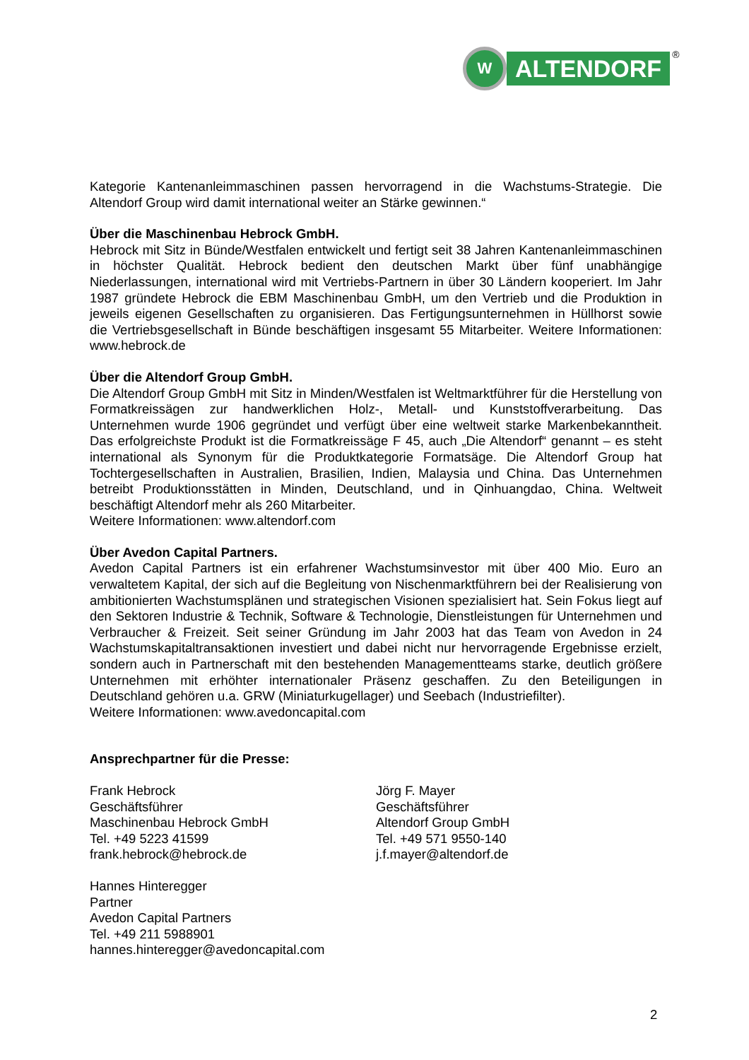W
ALTENDORF
®
Kategorie Kantenanleimmaschinen passen hervorragend in die Wachstums-Strategie. Die Altendorf Group wird damit international weiter an Stärke gewinnen.“
Über die Maschinenbau Hebrock GmbH.
Hebrock mit Sitz in Bünde/Westfalen entwickelt und fertigt seit 38 Jahren Kantenanleimmaschinen in höchster Qualität. Hebrock bedient den deutschen Markt über fünf unabhängige Niederlassungen, international wird mit Vertriebs-Partnern in über 30 Ländern kooperiert. Im Jahr 1987 gründete Hebrock die EBM Maschinenbau GmbH, um den Vertrieb und die Produktion in jeweils eigenen Gesellschaften zu organisieren. Das Fertigungsunternehmen in Hüllhorst sowie die Vertriebsgesellschaft in Bünde beschäftigen insgesamt 55 Mitarbeiter. Weitere Informationen: www.hebrock.de
Über die Altendorf Group GmbH.
Die Altendorf Group GmbH mit Sitz in Minden/Westfalen ist Weltmarktführer für die Herstellung von Formatkreissägen zur handwerklichen Holz-, Metall- und Kunststoffverarbeitung. Das Unternehmen wurde 1906 gegründet und verfügt über eine weltweit starke Markenbekanntheit. Das erfolgreichste Produkt ist die Formatkreissäge F 45, auch „Die Altendorf“ genannt – es steht international als Synonym für die Produktkategorie Formatsäge. Die Altendorf Group hat Tochtergesellschaften in Australien, Brasilien, Indien, Malaysia und China. Das Unternehmen betreibt Produktionsstätten in Minden, Deutschland, und in Qinhuangdao, China. Weltweit beschäftigt Altendorf mehr als 260 Mitarbeiter.
Weitere Informationen: www.altendorf.com
Über Avedon Capital Partners.
Avedon Capital Partners ist ein erfahrener Wachstumsinvestor mit über 400 Mio. Euro an verwaltetem Kapital, der sich auf die Begleitung von Nischenmarktführern bei der Realisierung von ambitionierten Wachstumsplänen und strategischen Visionen spezialisiert hat. Sein Fokus liegt auf den Sektoren Industrie & Technik, Software & Technologie, Dienstleistungen für Unternehmen und Verbraucher & Freizeit. Seit seiner Gründung im Jahr 2003 hat das Team von Avedon in 24 Wachstumskapitaltransaktionen investiert und dabei nicht nur hervorragende Ergebnisse erzielt, sondern auch in Partnerschaft mit den bestehenden Managementteams starke, deutlich größere Unternehmen mit erhöhter internationaler Präsenz geschaffen. Zu den Beteiligungen in Deutschland gehören u.a. GRW (Miniaturkugellager) und Seebach (Industriefilter).
Weitere Informationen: www.avedoncapital.com
Ansprechpartner für die Presse:
Frank Hebrock
Geschäftsführer
Maschinenbau Hebrock GmbH
Tel. +49 5223 41599
frank.hebrock@hebrock.de
Jörg F. Mayer
Geschäftsführer
Altendorf Group GmbH
Tel. +49 571 9550-140
j.f.mayer@altendorf.de
Hannes Hinteregger
Partner
Avedon Capital Partners
Tel. +49 211 5988901
hannes.hinteregger@avedoncapital.com
2